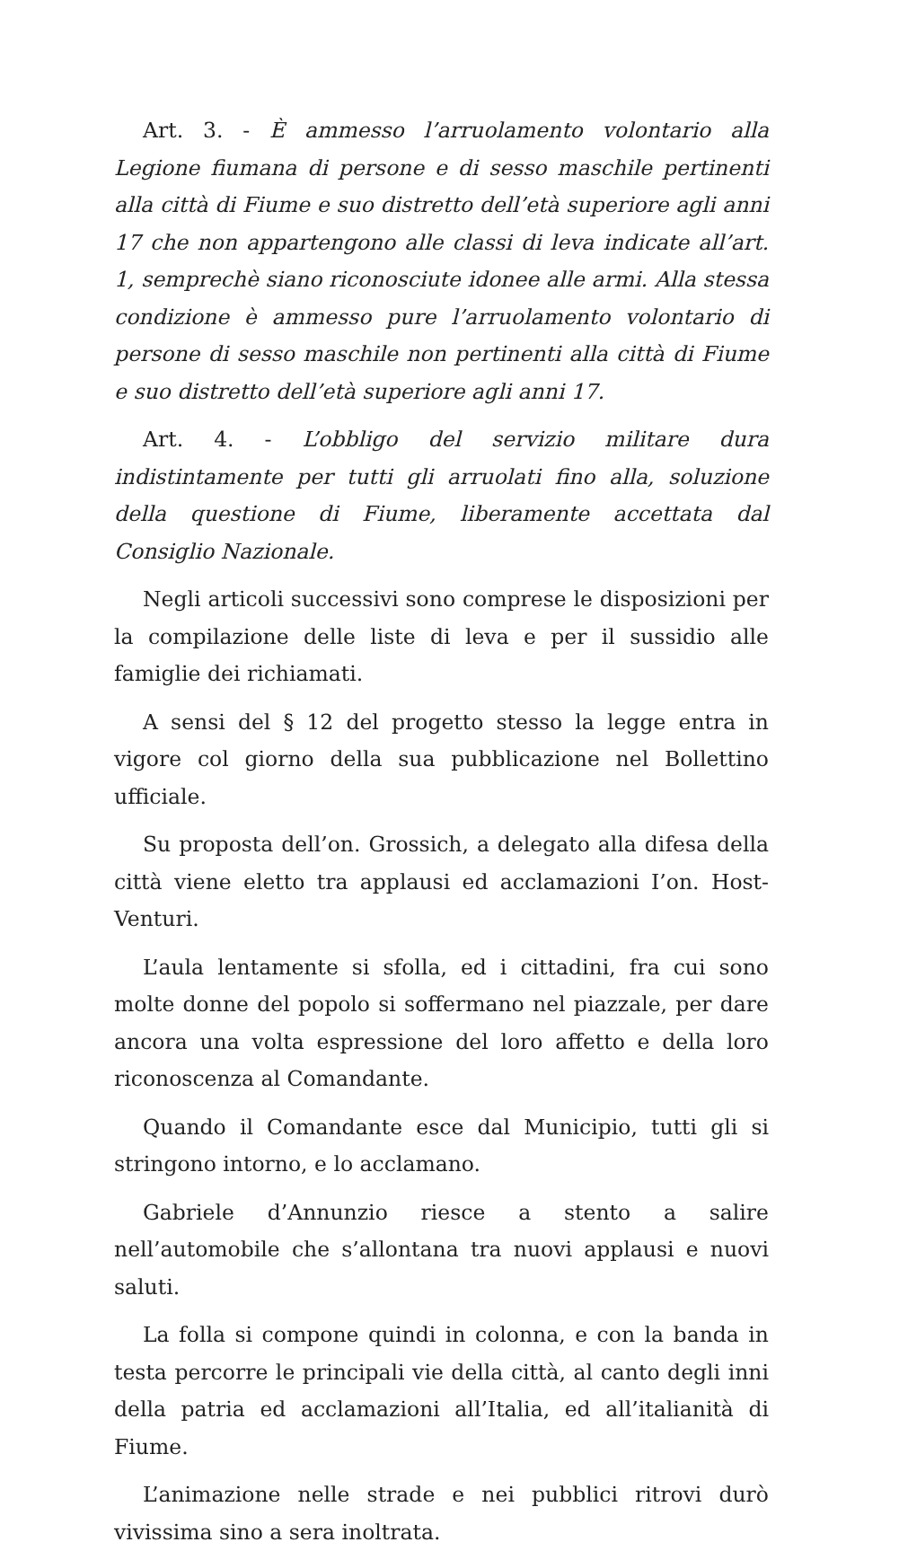Art. 3. - È ammesso l’arruolamento volontario alla Legione fiumana di persone e di sesso maschile pertinenti alla città di Fiume e suo distretto dell’età superiore agli anni 17 che non appartengono alle classi di leva indicate all’art. 1, semprechè siano riconosciute idonee alle armi. Alla stessa condizione è ammesso pure l’arruolamento volontario di persone di sesso maschile non pertinenti alla città di Fiume e suo distretto dell’età superiore agli anni 17.
Art. 4. - L’obbligo del servizio militare dura indistintamente per tutti gli arruolati fino alla, soluzione della questione di Fiume, liberamente accettata dal Consiglio Nazionale.
Negli articoli successivi sono comprese le disposizioni per la compilazione delle liste di leva e per il sussidio alle famiglie dei richiamati.
A sensi del § 12 del progetto stesso la legge entra in vigore col giorno della sua pubblicazione nel Bollettino ufficiale.
Su proposta dell’on. Grossich, a delegato alla difesa della città viene eletto tra applausi ed acclamazioni I’on. Host-Venturi.
L’aula lentamente si sfolla, ed i cittadini, fra cui sono molte donne del popolo si soffermano nel piazzale, per dare ancora una volta espressione del loro affetto e della loro riconoscenza al Comandante.
Quando il Comandante esce dal Municipio, tutti gli si stringono intorno, e lo acclamano.
Gabriele d’Annunzio riesce a stento a salire nell’automobile che s’allontana tra nuovi applausi e nuovi saluti.
La folla si compone quindi in colonna, e con la banda in testa percorre le principali vie della città, al canto degli inni della patria ed acclamazioni all’Italia, ed all’italianità di Fiume.
L’animazione nelle strade e nei pubblici ritrovi durò vivissima sino a sera inoltrata.